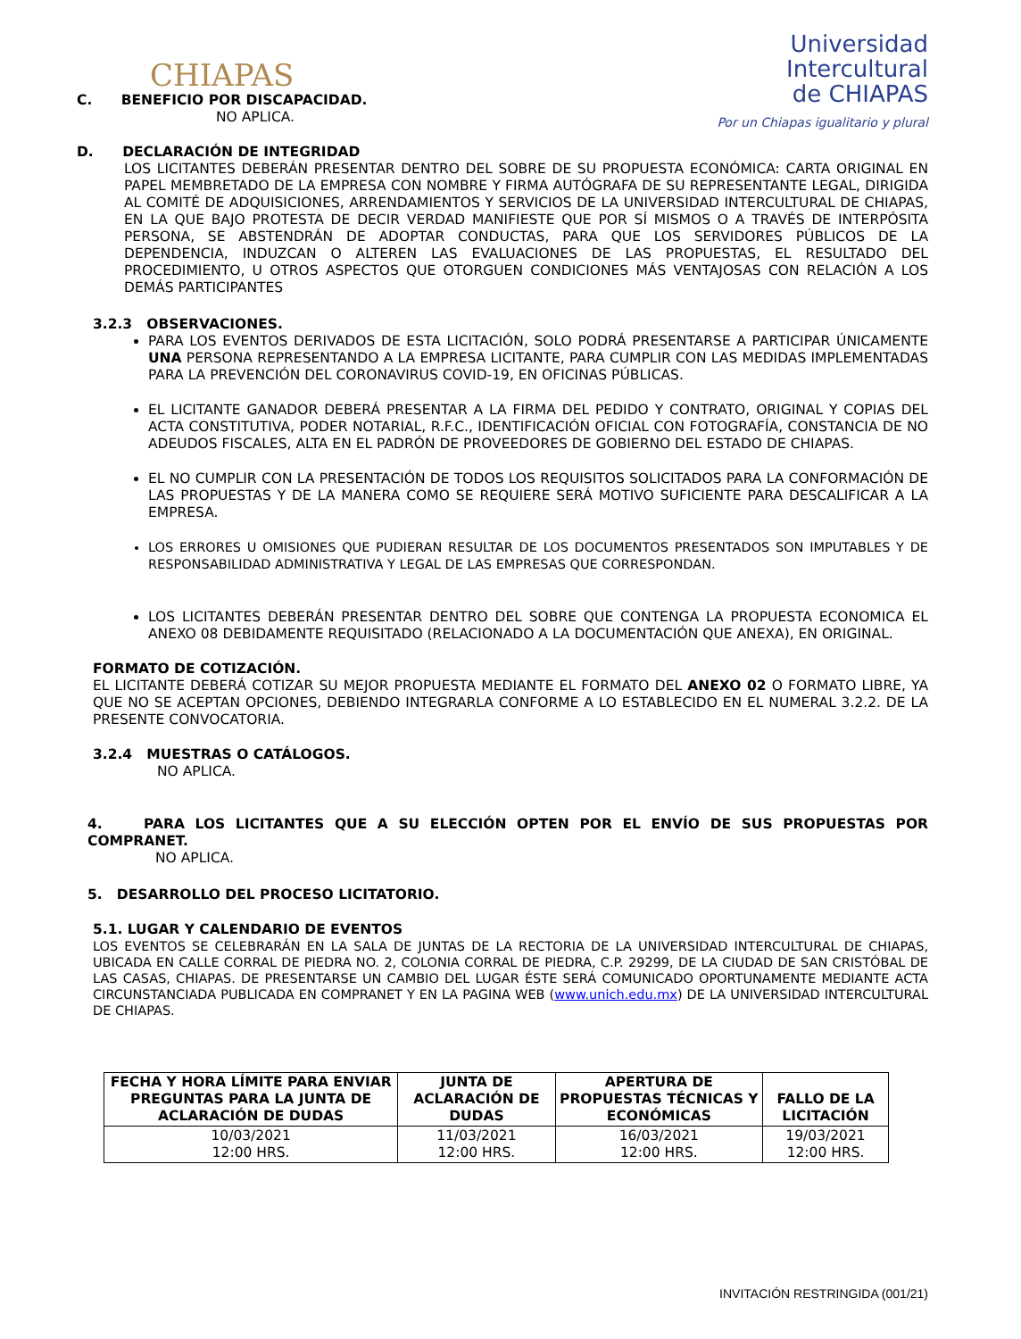CHIAPAS
Universidad
Intercultural
de CHIAPAS
Por un Chiapas igualitario y plural
C. BENEFICIO POR DISCAPACIDAD.
NO APLICA.
D. DECLARACIÓN DE INTEGRIDAD
LOS LICITANTES DEBERÁN PRESENTAR DENTRO DEL SOBRE DE SU PROPUESTA ECONÓMICA: CARTA ORIGINAL EN PAPEL MEMBRETADO DE LA EMPRESA CON NOMBRE Y FIRMA AUTÓGRAFA DE SU REPRESENTANTE LEGAL, DIRIGIDA AL COMITÉ DE ADQUISICIONES, ARRENDAMIENTOS Y SERVICIOS DE LA UNIVERSIDAD INTERCULTURAL DE CHIAPAS, EN LA QUE BAJO PROTESTA DE DECIR VERDAD MANIFIESTE QUE POR SÍ MISMOS O A TRAVÉS DE INTERPÓSITA PERSONA, SE ABSTENDRÁN DE ADOPTAR CONDUCTAS, PARA QUE LOS SERVIDORES PÚBLICOS DE LA DEPENDENCIA, INDUZCAN O ALTEREN LAS EVALUACIONES DE LAS PROPUESTAS, EL RESULTADO DEL PROCEDIMIENTO, U OTROS ASPECTOS QUE OTORGUEN CONDICIONES MÁS VENTAJOSAS CON RELACIÓN A LOS DEMÁS PARTICIPANTES
3.2.3 OBSERVACIONES.
PARA LOS EVENTOS DERIVADOS DE ESTA LICITACIÓN, SOLO PODRÁ PRESENTARSE A PARTICIPAR ÚNICAMENTE UNA PERSONA REPRESENTANDO A LA EMPRESA LICITANTE, PARA CUMPLIR CON LAS MEDIDAS IMPLEMENTADAS PARA LA PREVENCIÓN DEL CORONAVIRUS COVID-19, EN OFICINAS PÚBLICAS.
EL LICITANTE GANADOR DEBERÁ PRESENTAR A LA FIRMA DEL PEDIDO Y CONTRATO, ORIGINAL Y COPIAS DEL ACTA CONSTITUTIVA, PODER NOTARIAL, R.F.C., IDENTIFICACIÓN OFICIAL CON FOTOGRAFÍA, CONSTANCIA DE NO ADEUDOS FISCALES, ALTA EN EL PADRÓN DE PROVEEDORES DE GOBIERNO DEL ESTADO DE CHIAPAS.
EL NO CUMPLIR CON LA PRESENTACIÓN DE TODOS LOS REQUISITOS SOLICITADOS PARA LA CONFORMACIÓN DE LAS PROPUESTAS Y DE LA MANERA COMO SE REQUIERE SERÁ MOTIVO SUFICIENTE PARA DESCALIFICAR A LA EMPRESA.
LOS ERRORES U OMISIONES QUE PUDIERAN RESULTAR DE LOS DOCUMENTOS PRESENTADOS SON IMPUTABLES Y DE RESPONSABILIDAD ADMINISTRATIVA Y LEGAL DE LAS EMPRESAS QUE CORRESPONDAN.
LOS LICITANTES DEBERÁN PRESENTAR DENTRO DEL SOBRE QUE CONTENGA LA PROPUESTA ECONOMICA EL ANEXO 08 DEBIDAMENTE REQUISITADO (RELACIONADO A LA DOCUMENTACIÓN QUE ANEXA), EN ORIGINAL.
FORMATO DE COTIZACIÓN.
EL LICITANTE DEBERÁ COTIZAR SU MEJOR PROPUESTA MEDIANTE EL FORMATO DEL ANEXO 02 O FORMATO LIBRE, YA QUE NO SE ACEPTAN OPCIONES, DEBIENDO INTEGRARLA CONFORME A LO ESTABLECIDO EN EL NUMERAL 3.2.2. DE LA PRESENTE CONVOCATORIA.
3.2.4 MUESTRAS O CATÁLOGOS.
NO APLICA.
4. PARA LOS LICITANTES QUE A SU ELECCIÓN OPTEN POR EL ENVÍO DE SUS PROPUESTAS POR COMPRANET.
NO APLICA.
5. DESARROLLO DEL PROCESO LICITATORIO.
5.1. LUGAR Y CALENDARIO DE EVENTOS
LOS EVENTOS SE CELEBRARÁN EN LA SALA DE JUNTAS DE LA RECTORIA DE LA UNIVERSIDAD INTERCULTURAL DE CHIAPAS, UBICADA EN CALLE CORRAL DE PIEDRA NO. 2, COLONIA CORRAL DE PIEDRA, C.P. 29299, DE LA CIUDAD DE SAN CRISTÓBAL DE LAS CASAS, CHIAPAS. DE PRESENTARSE UN CAMBIO DEL LUGAR ÉSTE SERÁ COMUNICADO OPORTUNAMENTE MEDIANTE ACTA CIRCUNSTANCIADA PUBLICADA EN COMPRANET Y EN LA PAGINA WEB (www.unich.edu.mx) DE LA UNIVERSIDAD INTERCULTURAL DE CHIAPAS.
| FECHA Y HORA LÍMITE PARA ENVIAR PREGUNTAS PARA LA JUNTA DE ACLARACIÓN DE DUDAS | JUNTA DE ACLARACIÓN DE DUDAS | APERTURA DE PROPUESTAS TÉCNICAS Y ECONÓMICAS | FALLO DE LA LICITACIÓN |
| --- | --- | --- | --- |
| 10/03/2021 12:00 HRS. | 11/03/2021 12:00 HRS. | 16/03/2021 12:00 HRS. | 19/03/2021 12:00 HRS. |
INVITACIÓN RESTRINGIDA (001/21)